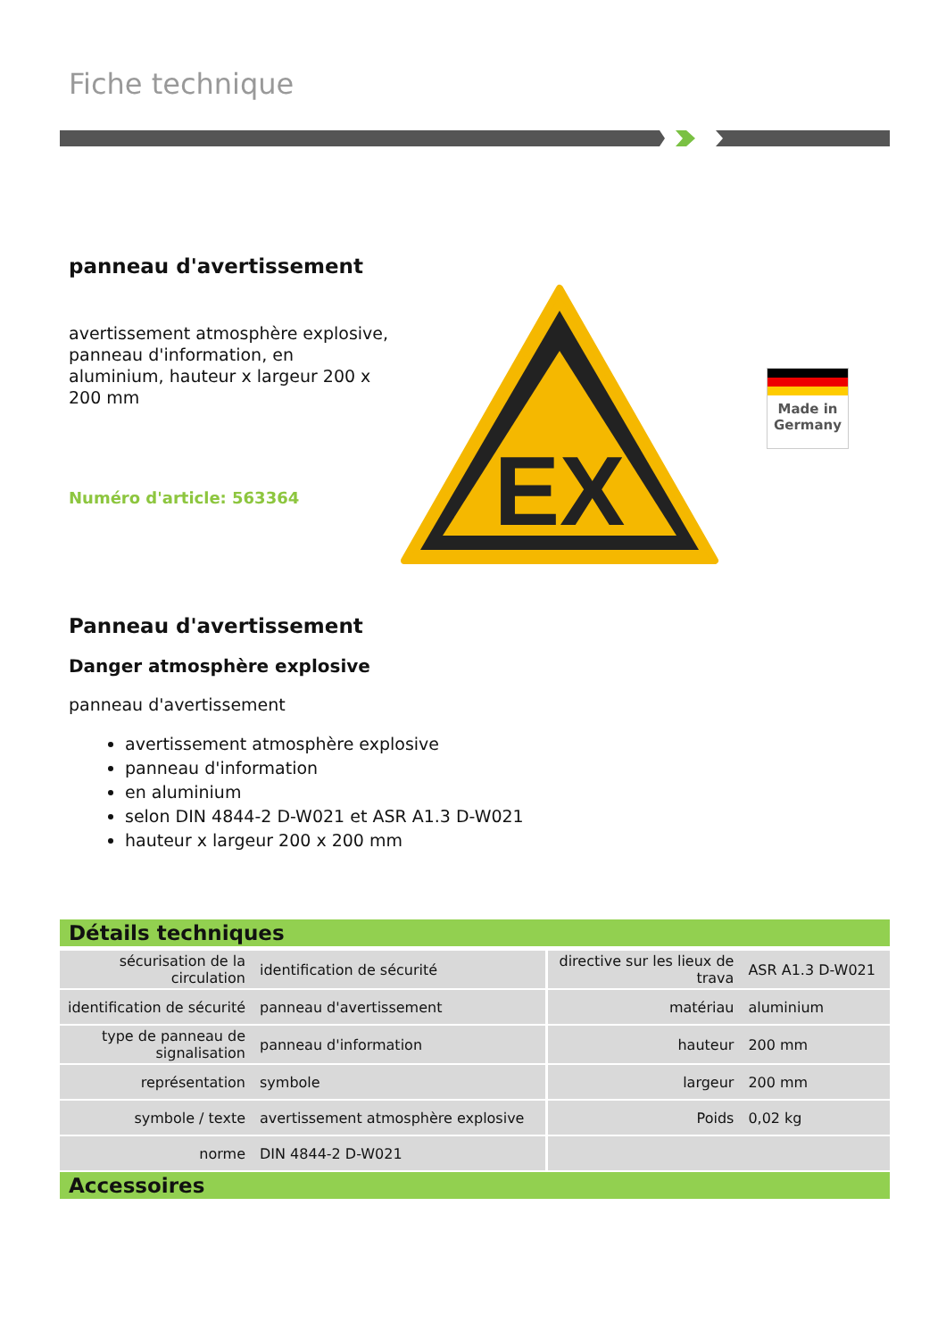Fiche technique
panneau d'avertissement
avertissement atmosphère explosive, panneau d'information, en aluminium, hauteur x largeur 200 x 200 mm
Numéro d'article: 563364
EX
Made in
Germany
Panneau d'avertissement
Danger atmosphère explosive
panneau d'avertissement
avertissement atmosphère explosive
panneau d'information
en aluminium
selon DIN 4844-2 D-W021 et ASR A1.3 D-W021
hauteur x largeur 200 x 200 mm
Détails techniques
| sécurisation de la circulation | identification de sécurité | directive sur les lieux de trava | ASR A1.3 D-W021 |
| identification de sécurité | panneau d'avertissement | matériau | aluminium |
| type de panneau de signalisation | panneau d'information | hauteur | 200 mm |
| représentation | symbole | largeur | 200 mm |
| symbole / texte | avertissement atmosphère explosive | Poids | 0,02 kg |
| norme | DIN 4844-2 D-W021 | | |
Accessoires